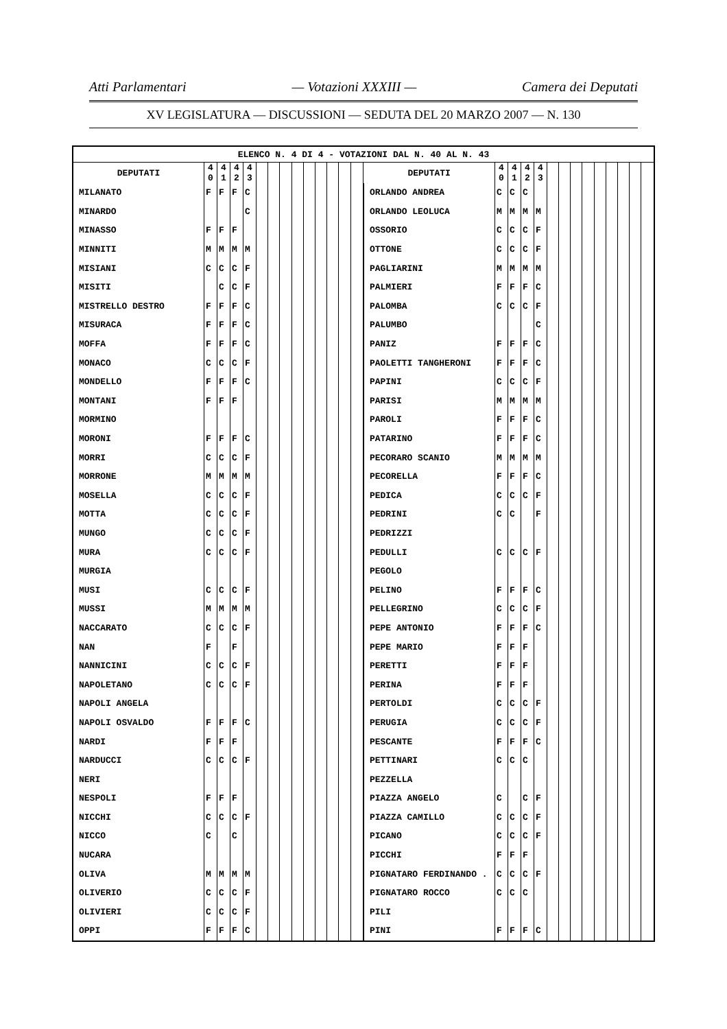Atti Parlamentari — Votazioni XXXIII — Camera dei Deputati
XV LEGISLATURA — DISCUSSIONI — SEDUTA DEL 20 MARZO 2007 — N. 130
| ELENCO N. 4 DI 4 - VOTAZIONI DAL N. 40 AL N. 43 | | | | | | | | | | | | | | | | | | | | | | | | | | | |
| --- | --- | --- | --- | --- | --- | --- | --- | --- | --- | --- | --- | --- | --- | --- | --- | --- | --- | --- | --- | --- | --- | --- | --- | --- | --- | --- | --- |
| DEPUTATI | 4 0 | 4 1 | 4 2 | 4 3 | | | | | | | | | | DEPUTATI | 4 0 | 4 1 | 4 2 | 4 3 | | | | | | | | | |
| MILANATO | F | F | F | C | | | | | | | | | | ORLANDO ANDREA | C | C | C | | | | | | | | | | |
| MINARDO | | | | C | | | | | | | | | | ORLANDO LEOLUCA | M | M | M | M | | | | | | | | | |
| MINASSO | F | F | F | | | | | | | | | | | OSSORIO | C | C | C | F | | | | | | | | | |
| MINNITI | M | M | M | M | | | | | | | | | | OTTONE | C | C | C | F | | | | | | | | | |
| MISIANI | C | C | C | F | | | | | | | | | | PAGLIARINI | M | M | M | M | | | | | | | | | |
| MISITI | | C | C | F | | | | | | | | | | PALMIERI | F | F | F | C | | | | | | | | | |
| MISTRELLO DESTRO | F | F | F | C | | | | | | | | | | PALOMBA | C | C | C | F | | | | | | | | | |
| MISURACA | F | F | F | C | | | | | | | | | | PALUMBO | | | | C | | | | | | | | | |
| MOFFA | F | F | F | C | | | | | | | | | | PANIZ | F | F | F | C | | | | | | | | | |
| MONACO | C | C | C | F | | | | | | | | | | PAOLETTI TANGHERONI | F | F | F | C | | | | | | | | | |
| MONDELLO | F | F | F | C | | | | | | | | | | PAPINI | C | C | C | F | | | | | | | | | |
| MONTANI | F | F | F | | | | | | | | | | | PARISI | M | M | M | M | | | | | | | | | |
| MORMINO | | | | | | | | | | | | | | PAROLI | F | F | F | C | | | | | | | | | |
| MORONI | F | F | F | C | | | | | | | | | | PATARINO | F | F | F | C | | | | | | | | | |
| MORRI | C | C | C | F | | | | | | | | | | PECORARO SCANIO | M | M | M | M | | | | | | | | | |
| MORRONE | M | M | M | M | | | | | | | | | | PECORELLA | F | F | F | C | | | | | | | | | |
| MOSELLA | C | C | C | F | | | | | | | | | | PEDICA | C | C | C | F | | | | | | | | | |
| MOTTA | C | C | C | F | | | | | | | | | | PEDRINI | C | C | | F | | | | | | | | | |
| MUNGO | C | C | C | F | | | | | | | | | | PEDRIZZI | | | | | | | | | | | | | |
| MURA | C | C | C | F | | | | | | | | | | PEDULLI | C | C | C | F | | | | | | | | | |
| MURGIA | | | | | | | | | | | | | | PEGOLO | | | | | | | | | | | | | |
| MUSI | C | C | C | F | | | | | | | | | | PELINO | F | F | F | C | | | | | | | | | |
| MUSSI | M | M | M | M | | | | | | | | | | PELLEGRINO | C | C | C | F | | | | | | | | | |
| NACCARATO | C | C | C | F | | | | | | | | | | PEPE ANTONIO | F | F | F | C | | | | | | | | | |
| NAN | F | | F | | | | | | | | | | | PEPE MARIO | F | F | F | | | | | | | | | | |
| NANNICINI | C | C | C | F | | | | | | | | | | PERETTI | F | F | F | | | | | | | | | | |
| NAPOLETANO | C | C | C | F | | | | | | | | | | PERINA | F | F | F | | | | | | | | | | |
| NAPOLI ANGELA | | | | | | | | | | | | | | PERTOLDI | C | C | C | F | | | | | | | | | |
| NAPOLI OSVALDO | F | F | F | C | | | | | | | | | | PERUGIA | C | C | C | F | | | | | | | | | |
| NARDI | F | F | F | | | | | | | | | | | PESCANTE | F | F | F | C | | | | | | | | | |
| NARDUCCI | C | C | C | F | | | | | | | | | | PETTINARI | C | C | C | | | | | | | | | | |
| NERI | | | | | | | | | | | | | | PEZZELLA | | | | | | | | | | | | | |
| NESPOLI | F | F | F | | | | | | | | | | | PIAZZA ANGELO | C | | C | F | | | | | | | | | |
| NICCHI | C | C | C | F | | | | | | | | | | PIAZZA CAMILLO | C | C | C | F | | | | | | | | | |
| NICCO | C | | C | | | | | | | | | | | PICANO | C | C | C | F | | | | | | | | | |
| NUCARA | | | | | | | | | | | | | | PICCHI | F | F | F | | | | | | | | | | |
| OLIVA | M | M | M | M | | | | | | | | | | PIGNATARO FERDINANDO . | C | C | C | F | | | | | | | | | |
| OLIVERIO | C | C | C | F | | | | | | | | | | PIGNATARO ROCCO | C | C | C | | | | | | | | | | |
| OLIVIERI | C | C | C | F | | | | | | | | | | PILI | | | | | | | | | | | | | |
| OPPI | F | F | F | C | | | | | | | | | | PINI | F | F | F | C | | | | | | | | | |